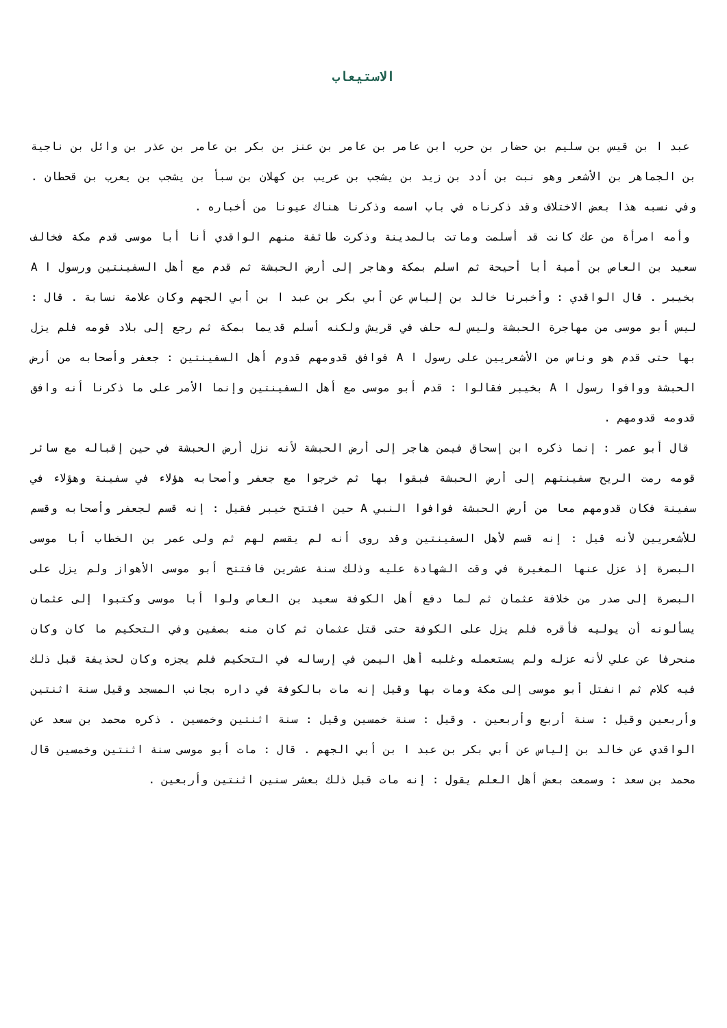الاستيعاب
عبد ا بن قيس بن سليم بن حضار بن حرب ابن عامر بن عامر بن عنز بن بكر بن عامر بن عذر بن وائل بن ناجية بن الجماهر بن الأشعر وهو نبت بن أدد بن زيد بن يشجب بن عريب بن كهلان بن سبأ بن يشجب بن يعرب بن قحطان . وفي نسبه هذا بعض الاختلاف وقد ذكرناه في باب اسمه وذكرنا هناك عيونا من أخباره .
وأمه امرأة من عك كانت قد أسلمت وماتت بالمدينة وذكرت طائفة منهم الواقدي أنا أبا موسى قدم مكة فخالف سعيد بن العاص بن أمية أبا أحيحة ثم اسلم بمكة وهاجر إلى أرض الحبشة ثم قدم مع أهل السفينتين ورسول ا A بخيبر . قال الواقدي : وأخبرنا خالد بن إلياس عن أبي بكر بن عبد ا بن أبي الجهم وكان علامة نسابة . قال : ليس أبو موسى من مهاجرة الحبشة وليس له حلف في قريش ولكنه أسلم قديما بمكة ثم رجع إلى بلاد قومه فلم يزل بها حتى قدم هو وناس من الأشعريين على رسول ا A فوافق قدومهم قدوم أهل السفينتين : جعفر وأصحابه من أرض الحبشة ووافوا رسول ا A بخيبر فقالوا : قدم أبو موسى مع أهل السفينتين وإنما الأمر على ما ذكرنا أنه وافق قدومه قدومهم .
قال أبو عمر : إنما ذكره ابن إسحاق فيمن هاجر إلى أرض الحبشة لأنه نزل أرض الحبشة في حين إقباله مع سائر قومه رمت الريح سفينتهم إلى أرض الحبشة فبقوا بها ثم خرجوا مع جعفر وأصحابه هؤلاء في سفينة وهؤلاء في سفينة فكان قدومهم معا من أرض الحبشة فوافوا النبي A حين افتتح خيبر فقيل : إنه قسم لجعفر وأصحابه وقسم للأشعريين لأنه قيل : إنه قسم لأهل السفينتين وقد روى أنه لم يقسم لهم ثم ولى عمر بن الخطاب أبا موسى البصرة إذ عزل عنها المغيرة في وقت الشهادة عليه وذلك سنة عشرين فافتتح أبو موسى الأهواز ولم يزل على البصرة إلى صدر من خلافة عثمان ثم لما دفع أهل الكوفة سعيد بن العاص ولوا أبا موسى وكتبوا إلى عثمان يسألونه أن يوليه فأقره فلم يزل على الكوفة حتى قتل عثمان ثم كان منه بصفين وفي التحكيم ما كان وكان منحرفا عن علي لأنه عزله ولم يستعمله وغلبه أهل اليمن في إرساله في التحكيم فلم يجزه وكان لحذيفة قبل ذلك فيه كلام ثم انفتل أبو موسى إلى مكة ومات بها وقيل إنه مات بالكوفة في داره بجانب المسجد وقيل سنة اثنتين وأربعين وقيل : سنة أربع وأربعين . وقيل : سنة خمسين وقيل : سنة اثنتين وخمسين . ذكره محمد بن سعد عن الواقدي عن خالد بن إلياس عن أبي بكر بن عبد ا بن أبي الجهم . قال : مات أبو موسى سنة اثنتين وخمسين قال محمد بن سعد : وسمعت بعض أهل العلم يقول : إنه مات قبل ذلك بعشر سنين اثنتين وأربعين .